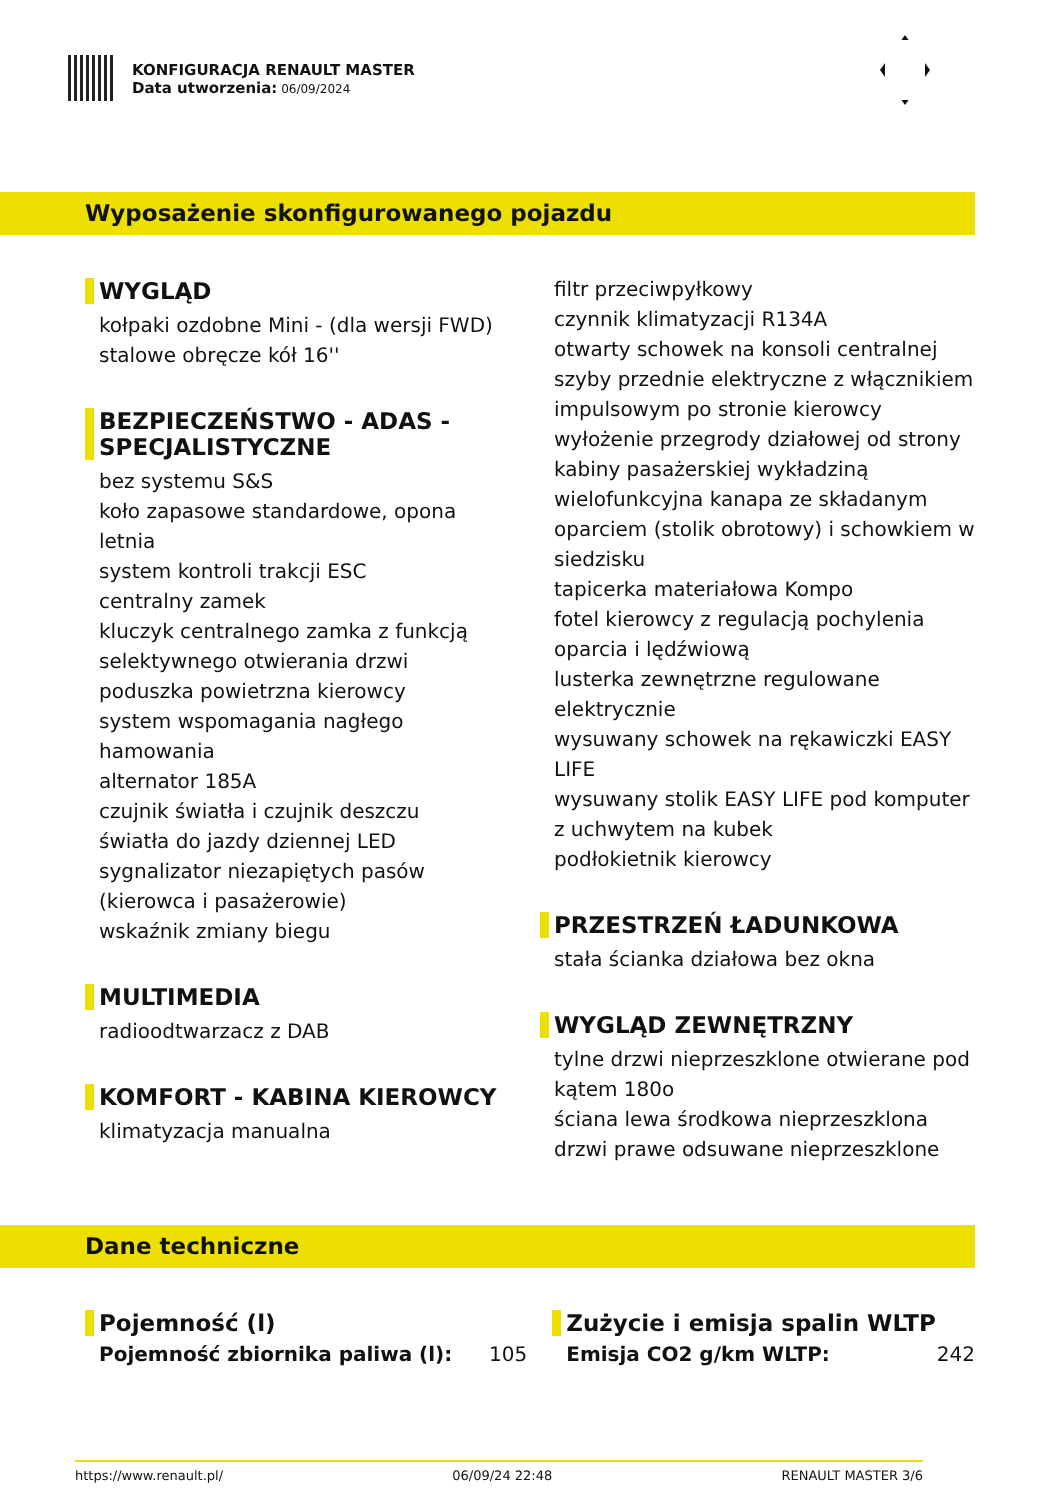KONFIGURACJA RENAULT MASTER
Data utworzenia: 06/09/2024
Wyposażenie skonfigurowanego pojazdu
WYGLĄD
kołpaki ozdobne Mini - (dla wersji FWD)
stalowe obręcze kół 16''
BEZPIECZEŃSTWO - ADAS -
SPECJALISTYCZNE
bez systemu S&S
koło zapasowe standardowe, opona
letnia
system kontroli trakcji ESC
centralny zamek
kluczyk centralnego zamka z funkcją
selektywnego otwierania drzwi
poduszka powietrzna kierowcy
system wspomagania nagłego
hamowania
alternator 185A
czujnik światła i czujnik deszczu
światła do jazdy dziennej LED
sygnalizator niezapiętych pasów
(kierowca i pasażerowie)
wskaźnik zmiany biegu
MULTIMEDIA
radioodtwarzacz z DAB
KOMFORT - KABINA KIEROWCY
klimatyzacja manualna
filtr przeciwpyłkowy
czynnik klimatyzacji R134A
otwarty schowek na konsoli centralnej
szyby przednie elektryczne z włącznikiem
impulsowym po stronie kierowcy
wyłożenie przegrody działowej od strony
kabiny pasażerskiej wykładziną
wielofunkcyjna kanapa ze składanym
oparciem (stolik obrotowy) i schowkiem w
siedzisku
tapicerka materiałowa Kompo
fotel kierowcy z regulacją pochylenia
oparcia i lędźwiową
lusterka zewnętrzne regulowane
elektrycznie
wysuwany schowek na rękawiczki EASY
LIFE
wysuwany stolik EASY LIFE pod komputer
z uchwytem na kubek
podłokietnik kierowcy
PRZESTRZEŃ ŁADUNKOWA
stała ścianka działowa bez okna
WYGLĄD ZEWNĘTRZNY
tylne drzwi nieprzeszklone otwierane pod
kątem 180o
ściana lewa środkowa nieprzeszklona
drzwi prawe odsuwane nieprzeszklone
Dane techniczne
Pojemność (l)
Pojemność zbiornika paliwa (l): 105
Zużycie i emisja spalin WLTP
Emisja CO2 g/km WLTP: 242
https://www.renault.pl/ 06/09/24 22:48 RENAULT MASTER 3/6